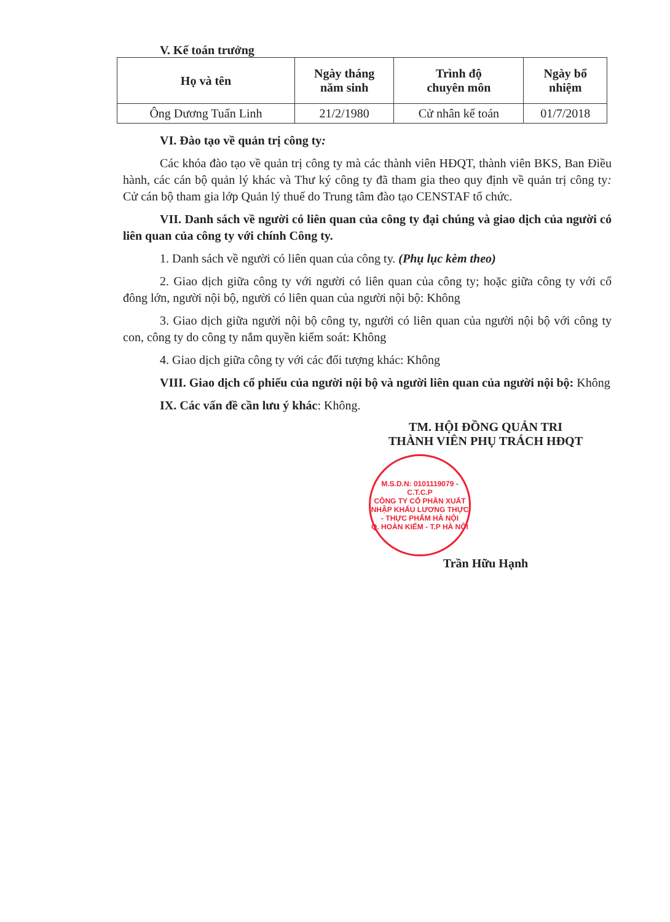V. Kế toán trưởng
| Họ và tên | Ngày tháng năm sinh | Trình độ chuyên môn | Ngày bổ nhiệm |
| --- | --- | --- | --- |
| Ông Dương Tuấn Linh | 21/2/1980 | Cử nhân kế toán | 01/7/2018 |
VI. Đào tạo về quản trị công ty:
Các khóa đào tạo về quản trị công ty mà các thành viên HĐQT, thành viên BKS, Ban Điều hành, các cán bộ quản lý khác và Thư ký công ty đã tham gia theo quy định về quản trị công ty: Cử cán bộ tham gia lớp Quản lý thuế do Trung tâm đào tạo CENSTAF tổ chức.
VII. Danh sách về người có liên quan của công ty đại chúng và giao dịch của người có liên quan của công ty với chính Công ty.
1. Danh sách về người có liên quan của công ty. (Phụ lục kèm theo)
2. Giao dịch giữa công ty với người có liên quan của công ty; hoặc giữa công ty với cổ đông lớn, người nội bộ, người có liên quan của người nội bộ: Không
3. Giao dịch giữa người nội bộ công ty, người có liên quan của người nội bộ với công ty con, công ty do công ty nắm quyền kiểm soát: Không
4. Giao dịch giữa công ty với các đối tượng khác: Không
VIII. Giao dịch cổ phiếu của người nội bộ và người liên quan của người nội bộ: Không
IX. Các vấn đề cần lưu ý khác: Không.
TM. HỘI ĐỒNG QUẢN TRI
THÀNH VIÊN PHỤ TRÁCH HĐQT
M.S.D.N: 0101119079 - C.T.C.P
CÔNG TY CỔ PHẦN XUẤT NHẬP KHẨU LƯƠNG THỰC - THỰC PHẨM HÀ NỘI
Q. HOÀN KIẾM - T.P HÀ NỘI
Trần Hữu Hạnh